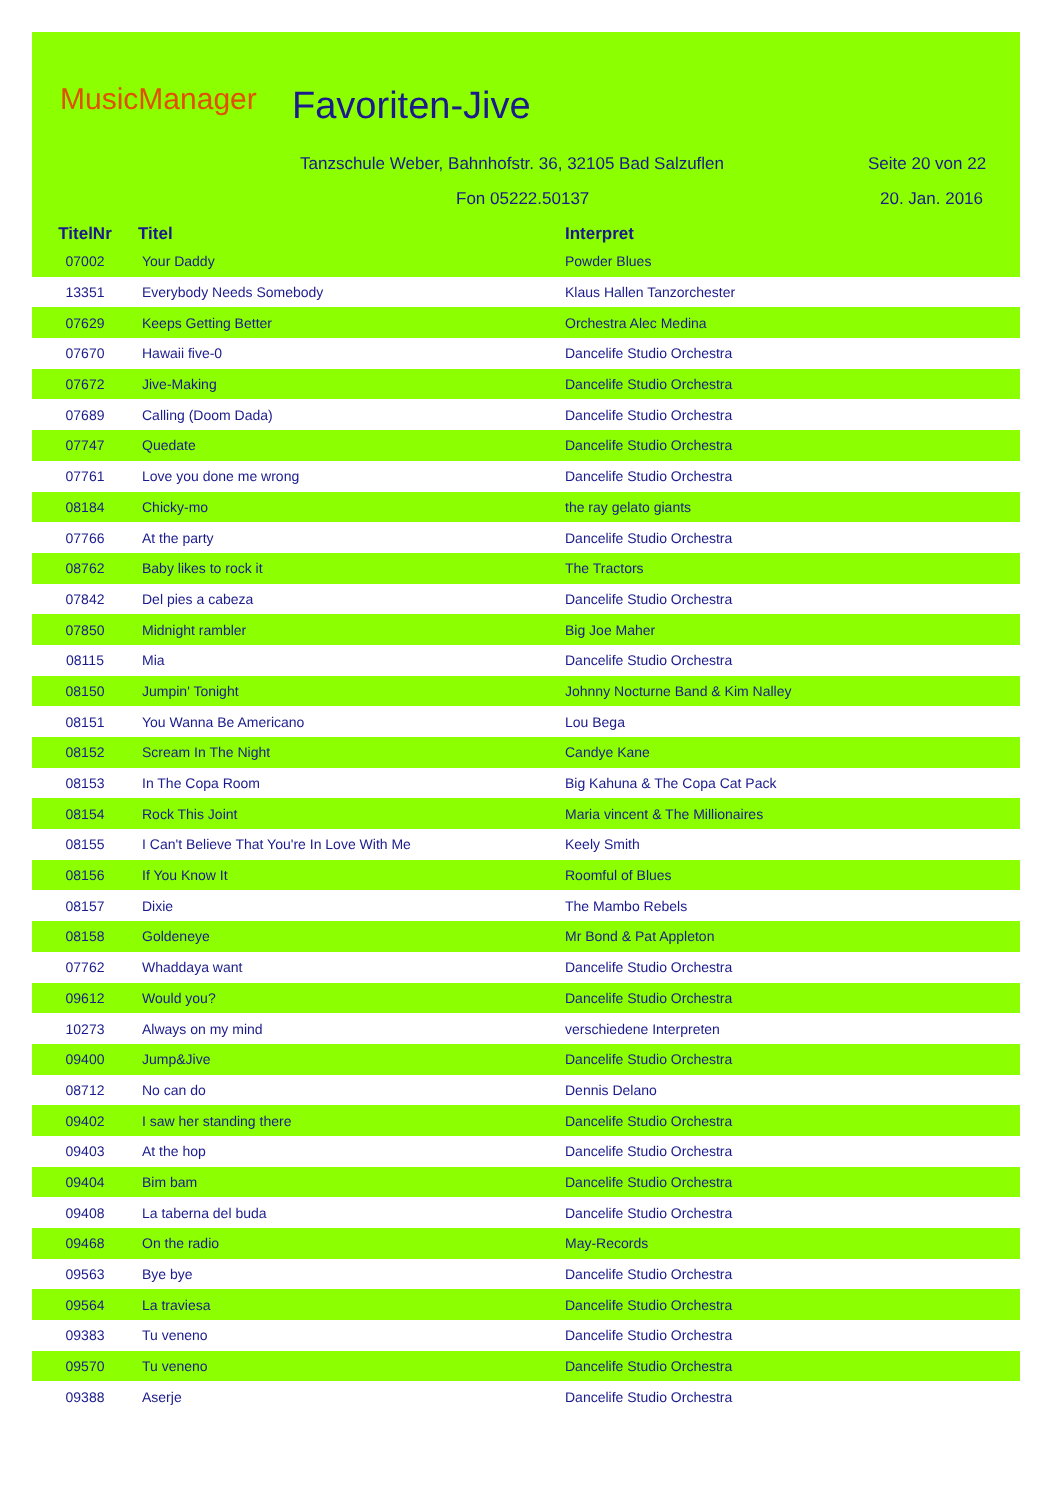MusicManager Favoriten-Jive
Tanzschule Weber, Bahnhofstr. 36, 32105 Bad Salzuflen
Seite 20 von 22
Fon 05222.50137 20. Jan. 2016
| TitelNr | Titel | Interpret |
| --- | --- | --- |
| 07002 | Your Daddy | Powder Blues |
| 13351 | Everybody Needs Somebody | Klaus Hallen Tanzorchester |
| 07629 | Keeps Getting Better | Orchestra Alec Medina |
| 07670 | Hawaii five-0 | Dancelife Studio Orchestra |
| 07672 | Jive-Making | Dancelife Studio Orchestra |
| 07689 | Calling (Doom Dada) | Dancelife Studio Orchestra |
| 07747 | Quedate | Dancelife Studio Orchestra |
| 07761 | Love you done me wrong | Dancelife Studio Orchestra |
| 08184 | Chicky-mo | the ray gelato giants |
| 07766 | At the party | Dancelife Studio Orchestra |
| 08762 | Baby likes to rock it | The Tractors |
| 07842 | Del pies a cabeza | Dancelife Studio Orchestra |
| 07850 | Midnight rambler | Big Joe Maher |
| 08115 | Mia | Dancelife Studio Orchestra |
| 08150 | Jumpin' Tonight | Johnny Nocturne Band & Kim Nalley |
| 08151 | You Wanna Be Americano | Lou Bega |
| 08152 | Scream In The Night | Candye Kane |
| 08153 | In The Copa Room | Big Kahuna & The Copa Cat Pack |
| 08154 | Rock This Joint | Maria vincent & The Millionaires |
| 08155 | I Can't Believe That You're In Love With Me | Keely Smith |
| 08156 | If You Know It | Roomful of Blues |
| 08157 | Dixie | The Mambo Rebels |
| 08158 | Goldeneye | Mr Bond & Pat Appleton |
| 07762 | Whaddaya want | Dancelife Studio Orchestra |
| 09612 | Would you? | Dancelife Studio Orchestra |
| 10273 | Always on my mind | verschiedene Interpreten |
| 09400 | Jump&Jive | Dancelife Studio Orchestra |
| 08712 | No can do | Dennis Delano |
| 09402 | I saw her standing there | Dancelife Studio Orchestra |
| 09403 | At the hop | Dancelife Studio Orchestra |
| 09404 | Bim bam | Dancelife Studio Orchestra |
| 09408 | La taberna del buda | Dancelife Studio Orchestra |
| 09468 | On the radio | May-Records |
| 09563 | Bye bye | Dancelife Studio Orchestra |
| 09564 | La traviesa | Dancelife Studio Orchestra |
| 09383 | Tu veneno | Dancelife Studio Orchestra |
| 09570 | Tu veneno | Dancelife Studio Orchestra |
| 09388 | Aserje | Dancelife Studio Orchestra |